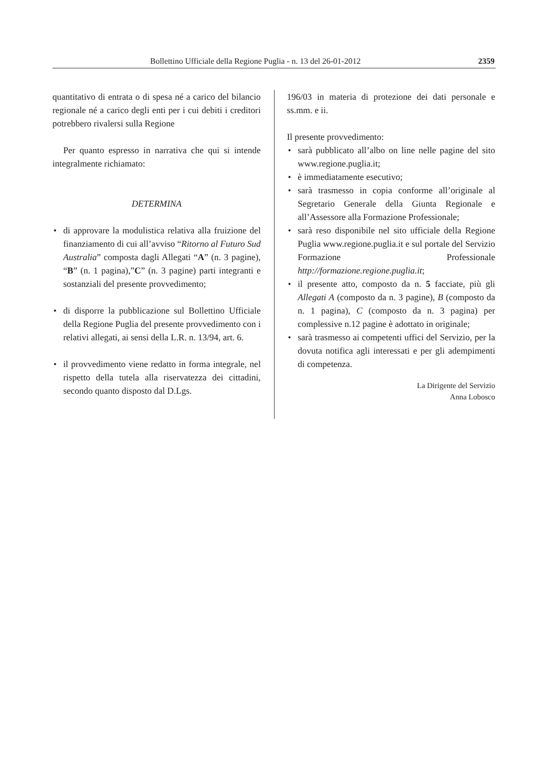Bollettino Ufficiale della Regione Puglia - n. 13 del 26-01-2012 2359
quantitativo di entrata o di spesa né a carico del bilancio regionale né a carico degli enti per i cui debiti i creditori potrebbero rivalersi sulla Regione
Per quanto espresso in narrativa che qui si intende integralmente richiamato:
DETERMINA
• di approvare la modulistica relativa alla fruizione del finanziamento di cui all’avviso “Ritorno al Futuro Sud Australia” composta dagli Allegati “A” (n. 3 pagine), “B” (n. 1 pagina),”C” (n. 3 pagine) parti integranti e sostanziali del presente provvedimento;
• di disporre la pubblicazione sul Bollettino Ufficiale della Regione Puglia del presente provvedimento con i relativi allegati, ai sensi della L.R. n. 13/94, art. 6.
• il provvedimento viene redatto in forma integrale, nel rispetto della tutela alla riservatezza dei cittadini, secondo quanto disposto dal D.Lgs.
196/03 in materia di protezione dei dati personale e ss.mm. e ii.
Il presente provvedimento:
• sarà pubblicato all’albo on line nelle pagine del sito www.regione.puglia.it;
• è immediatamente esecutivo;
• sarà trasmesso in copia conforme all’originale al Segretario Generale della Giunta Regionale e all’Assessore alla Formazione Professionale;
• sarà reso disponibile nel sito ufficiale della Regione Puglia www.regione.puglia.it e sul portale del Servizio Formazione Professionale http://formazione.regione.puglia.it;
• il presente atto, composto da n. 5 facciate, più gli Allegati A (composto da n. 3 pagine), B (composto da n. 1 pagina), C (composto da n. 3 pagina) per complessive n.12 pagine è adottato in originale;
• sarà trasmesso ai competenti uffici del Servizio, per la dovuta notifica agli interessati e per gli adempimenti di competenza.
La Dirigente del Servizio
Anna Lobosco